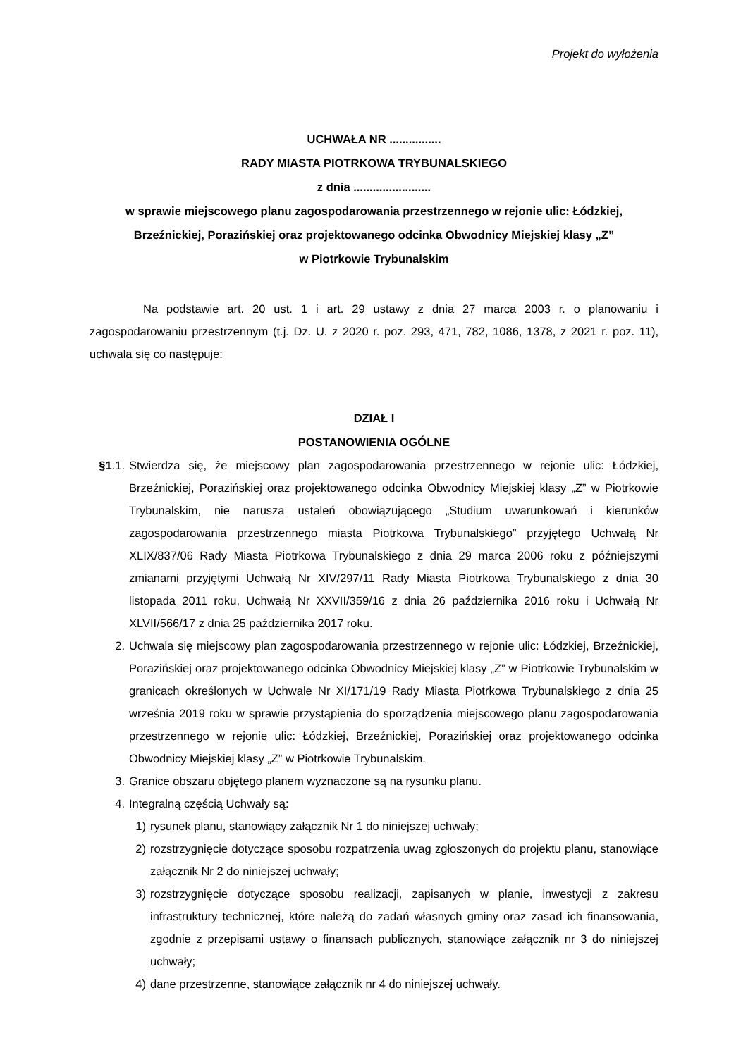Projekt do wyłożenia
UCHWAŁA NR ................
RADY MIASTA PIOTRKOWA TRYBUNALSKIEGO
z dnia ........................
w sprawie miejscowego planu zagospodarowania przestrzennego w rejonie ulic: Łódzkiej, Brzeźnickiej, Porazińskiej oraz projektowanego odcinka Obwodnicy Miejskiej klasy „Z”
w Piotrkowie Trybunalskim
Na podstawie art. 20 ust. 1 i art. 29 ustawy z dnia 27 marca 2003 r. o planowaniu i zagospodarowaniu przestrzennym (t.j. Dz. U. z 2020 r. poz. 293, 471, 782, 1086, 1378, z 2021 r. poz. 11), uchwala się co następuje:
DZIAŁ I
POSTANOWIENIA OGÓLNE
§1.1. Stwierdza się, że miejscowy plan zagospodarowania przestrzennego w rejonie ulic: Łódzkiej, Brzeźnickiej, Porazińskiej oraz projektowanego odcinka Obwodnicy Miejskiej klasy „Z” w Piotrkowie Trybunalskim, nie narusza ustaleń obowiązującego „Studium uwarunkowań i kierunków zagospodarowania przestrzennego miasta Piotrkowa Trybunalskiego” przyjętego Uchwałą Nr XLIX/837/06 Rady Miasta Piotrkowa Trybunalskiego z dnia 29 marca 2006 roku z późniejszymi zmianami przyjętymi Uchwałą Nr XIV/297/11 Rady Miasta Piotrkowa Trybunalskiego z dnia 30 listopada 2011 roku, Uchwałą Nr XXVII/359/16 z dnia 26 października 2016 roku i Uchwałą Nr XLVII/566/17 z dnia 25 października 2017 roku.
2. Uchwala się miejscowy plan zagospodarowania przestrzennego w rejonie ulic: Łódzkiej, Brzeźnickiej, Porazińskiej oraz projektowanego odcinka Obwodnicy Miejskiej klasy „Z” w Piotrkowie Trybunalskim w granicach określonych w Uchwale Nr XI/171/19 Rady Miasta Piotrkowa Trybunalskiego z dnia 25 września 2019 roku w sprawie przystąpienia do sporządzenia miejscowego planu zagospodarowania przestrzennego w rejonie ulic: Łódzkiej, Brzeźnickiej, Porazińskiej oraz projektowanego odcinka Obwodnicy Miejskiej klasy „Z” w Piotrkowie Trybunalskim.
3. Granice obszaru objętego planem wyznaczone są na rysunku planu.
4. Integralną częścią Uchwały są:
1) rysunek planu, stanowiący załącznik Nr 1 do niniejszej uchwały;
2) rozstrzygnięcie dotyczące sposobu rozpatrzenia uwag zgłoszonych do projektu planu, stanowiące załącznik Nr 2 do niniejszej uchwały;
3) rozstrzygnięcie dotyczące sposobu realizacji, zapisanych w planie, inwestycji z zakresu infrastruktury technicznej, które należą do zadań własnych gminy oraz zasad ich finansowania, zgodnie z przepisami ustawy o finansach publicznych, stanowiące załącznik nr 3 do niniejszej uchwały;
4) dane przestrzenne, stanowiące załącznik nr 4 do niniejszej uchwały.